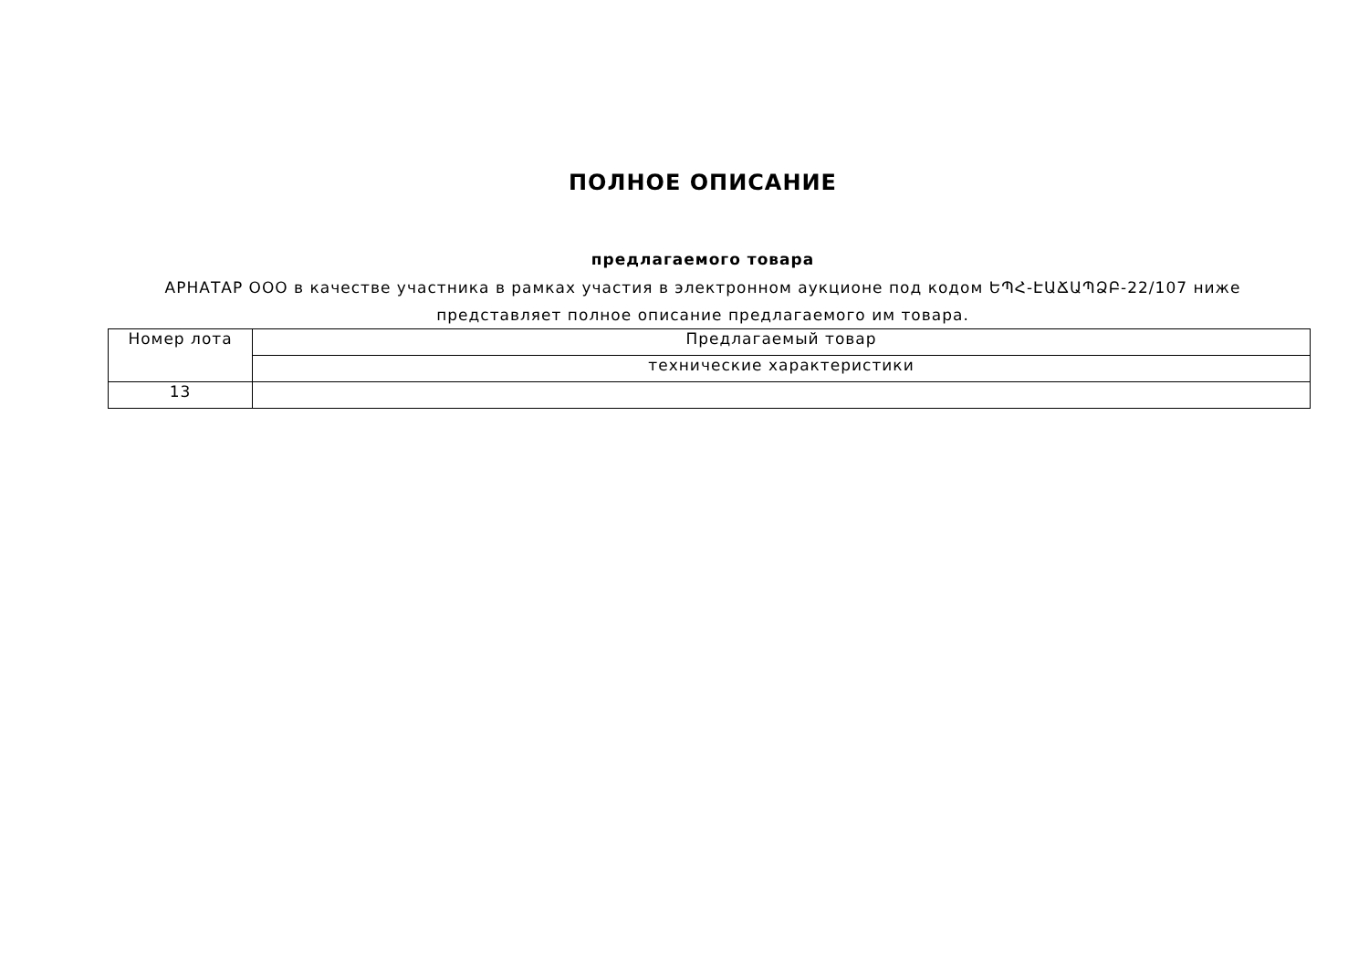ПОЛНОЕ ОПИСАНИЕ
предлагаемого товара
АРНАТАР ООО в качестве участника в рамках участия в электронном аукционе под кодом ԵՊՀ-ԷԱՃԱՊՁԲ-22/107 ниже представляет полное описание предлагаемого им товара.
| Номер лота | Предлагаемый товар |
| | технические характеристики |
| 13 | |